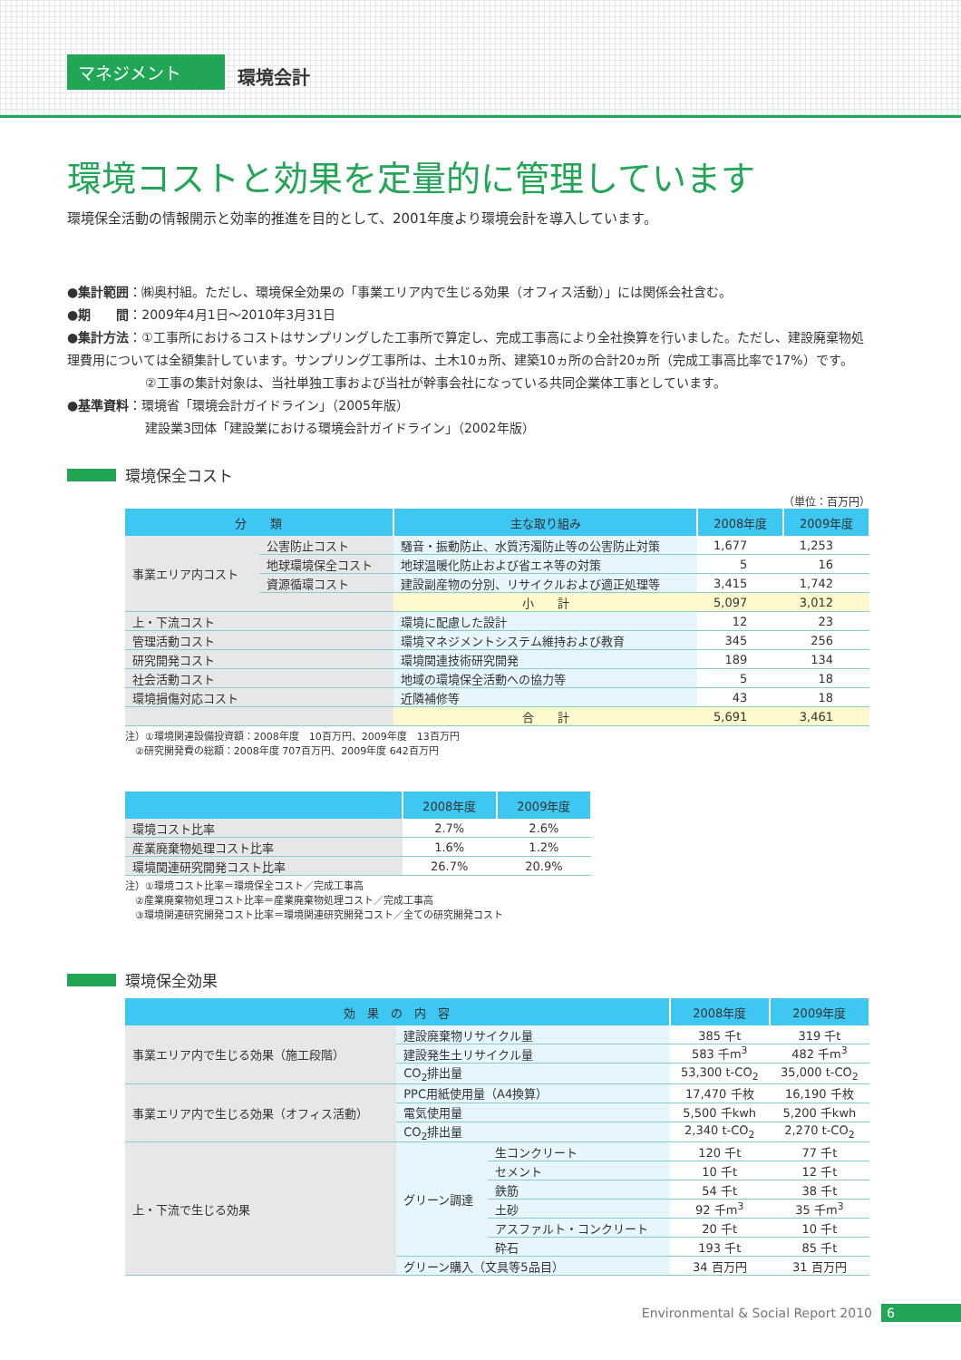マネジメント
環境会計
環境コストと効果を定量的に管理しています
環境保全活動の情報開示と効率的推進を目的として、2001年度より環境会計を導入しています。
●集計範囲：㈱奥村組。ただし、環境保全効果の「事業エリア内で生じる効果（オフィス活動）」には関係会社含む。
●期　　間：2009年4月1日～2010年3月31日
●集計方法：①工事所におけるコストはサンプリングした工事所で算定し、完成工事高により全社換算を行いました。ただし、建設廃棄物処理費用については全額集計しています。サンプリング工事所は、土木10ヵ所、建築10ヵ所の合計20ヵ所（完成工事高比率で17%）です。
②工事の集計対象は、当社単独工事および当社が幹事会社になっている共同企業体工事としています。
●基準資料：環境省「環境会計ガイドライン」（2005年版）
建設業3団体「建設業における環境会計ガイドライン」（2002年版）
環境保全コスト
（単位：百万円）
| 分 類 | | 主な取り組み | 2008年度 | 2009年度 |
| --- | --- | --- | --- | --- |
| 事業エリア内コスト | 公害防止コスト | 騒音・振動防止、水質汚濁防止等の公害防止対策 | 1,677 | 1,253 |
| | 地球環境保全コスト | 地球温暖化防止および省エネ等の対策 | 5 | 16 |
| | 資源循環コスト | 建設副産物の分別、リサイクルおよび適正処理等 | 3,415 | 1,742 |
| | | 小 計 | 5,097 | 3,012 |
| 上・下流コスト | | 環境に配慮した設計 | 12 | 23 |
| 管理活動コスト | | 環境マネジメントシステム維持および教育 | 345 | 256 |
| 研究開発コスト | | 環境関連技術研究開発 | 189 | 134 |
| 社会活動コスト | | 地域の環境保全活動への協力等 | 5 | 18 |
| 環境損傷対応コスト | | 近隣補修等 | 43 | 18 |
| | | 合 計 | 5,691 | 3,461 |
注）①環境関連設備投資額：2008年度　10百万円、2009年度　13百万円
　②研究開発費の総額：2008年度 707百万円、2009年度 642百万円
| | 2008年度 | 2009年度 |
| --- | --- | --- |
| 環境コスト比率 | 2.7% | 2.6% |
| 産業廃棄物処理コスト比率 | 1.6% | 1.2% |
| 環境関連研究開発コスト比率 | 26.7% | 20.9% |
注）①環境コスト比率＝環境保全コスト／完成工事高
　②産業廃棄物処理コスト比率＝産業廃棄物処理コスト／完成工事高
　③環境関連研究開発コスト比率＝環境関連研究開発コスト／全ての研究開発コスト
環境保全効果
| 効 果 の 内 容 | | | 2008年度 | 2009年度 |
| --- | --- | --- | --- | --- |
| 事業エリア内で生じる効果（施工段階） | 建設廃棄物リサイクル量 | | 385 千t | 319 千t |
| | 建設発生土リサイクル量 | | 583 千m<sup>3</sup> | 482 千m<sup>3</sup> |
| | CO<sub>2</sub>排出量 | | 53,300 t-CO<sub>2</sub> | 35,000 t-CO<sub>2</sub> |
| 事業エリア内で生じる効果（オフィス活動） | PPC用紙使用量（A4換算） | | 17,470 千枚 | 16,190 千枚 |
| | 電気使用量 | | 5,500 千kwh | 5,200 千kwh |
| | CO<sub>2</sub>排出量 | | 2,340 t-CO<sub>2</sub> | 2,270 t-CO<sub>2</sub> |
| 上・下流で生じる効果 | グリーン調達 | 生コンクリート | 120 千t | 77 千t |
| | | セメント | 10 千t | 12 千t |
| | | 鉄筋 | 54 千t | 38 千t |
| | | 土砂 | 92 千m<sup>3</sup> | 35 千m<sup>3</sup> |
| | | アスファルト・コンクリート | 20 千t | 10 千t |
| | | 砕石 | 193 千t | 85 千t |
| | グリーン購入（文具等5品目） | | 34 百万円 | 31 百万円 |
Environmental & Social Report 2010 6